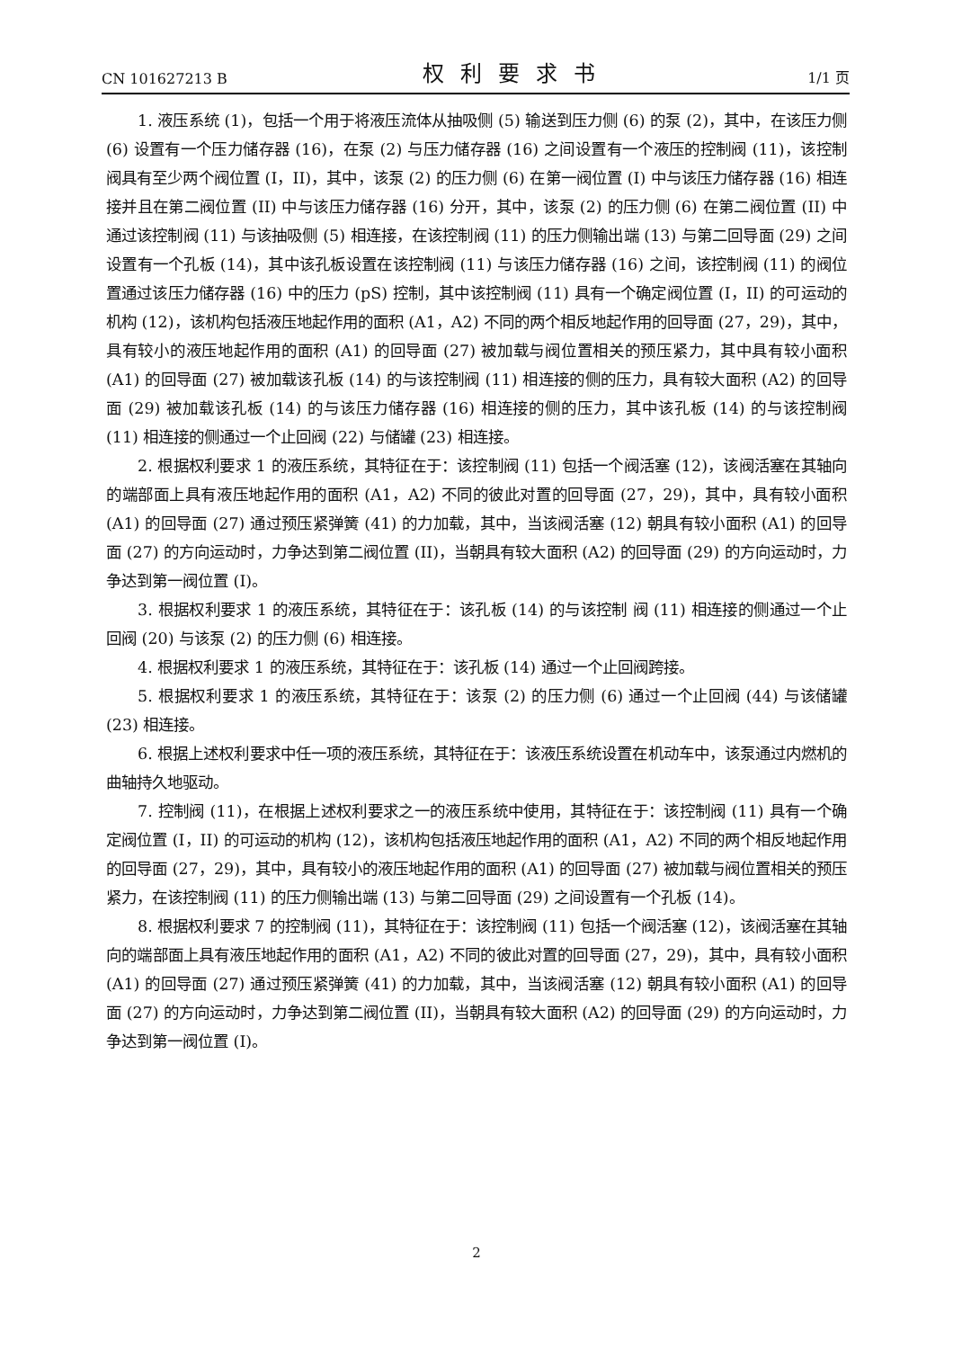CN 101627213 B 权利要求书 1/1 页
1. 液压系统 (1)，包括一个用于将液压流体从抽吸侧 (5) 输送到压力侧 (6) 的泵 (2)，其中，在该压力侧 (6) 设置有一个压力储存器 (16)，在泵 (2) 与压力储存器 (16) 之间设置有一个液压的控制阀 (11)，该控制阀具有至少两个阀位置 (I，II)，其中，该泵 (2) 的压力侧 (6) 在第一阀位置 (I) 中与该压力储存器 (16) 相连接并且在第二阀位置 (II) 中与该压力储存器 (16) 分开，其中，该泵 (2) 的压力侧 (6) 在第二阀位置 (II) 中通过该控制阀 (11) 与该抽吸侧 (5) 相连接，在该控制阀 (11) 的压力侧输出端 (13) 与第二回导面 (29) 之间设置有一个孔板 (14)，其中该孔板设置在该控制阀 (11) 与该压力储存器 (16) 之间，该控制阀 (11) 的阀位置通过该压力储存器 (16) 中的压力 (pS) 控制，其中该控制阀 (11) 具有一个确定阀位置 (I，II) 的可运动的机构 (12)，该机构包括液压地起作用的面积 (A1，A2) 不同的两个相反地起作用的回导面 (27，29)，其中，具有较小的液压地起作用的面积 (A1) 的回导面 (27) 被加载与阀位置相关的预压紧力，其中具有较小面积 (A1) 的回导面 (27) 被加载该孔板 (14) 的与该控制阀 (11) 相连接的侧的压力，具有较大面积 (A2) 的回导面 (29) 被加载该孔板 (14) 的与该压力储存器 (16) 相连接的侧的压力，其中该孔板 (14) 的与该控制阀 (11) 相连接的侧通过一个止回阀 (22) 与储罐 (23) 相连接。
2. 根据权利要求 1 的液压系统，其特征在于：该控制阀 (11) 包括一个阀活塞 (12)，该阀活塞在其轴向的端部面上具有液压地起作用的面积 (A1，A2) 不同的彼此对置的回导面 (27，29)，其中，具有较小面积 (A1) 的回导面 (27) 通过预压紧弹簧 (41) 的力加载，其中，当该阀活塞 (12) 朝具有较小面积 (A1) 的回导面 (27) 的方向运动时，力争达到第二阀位置 (II)，当朝具有较大面积 (A2) 的回导面 (29) 的方向运动时，力争达到第一阀位置 (I)。
3. 根据权利要求 1 的液压系统，其特征在于：该孔板 (14) 的与该控制 阀 (11) 相连接的侧通过一个止回阀 (20) 与该泵 (2) 的压力侧 (6) 相连接。
4. 根据权利要求 1 的液压系统，其特征在于：该孔板 (14) 通过一个止回阀跨接。
5. 根据权利要求 1 的液压系统，其特征在于：该泵 (2) 的压力侧 (6) 通过一个止回阀 (44) 与该储罐 (23) 相连接。
6. 根据上述权利要求中任一项的液压系统，其特征在于：该液压系统设置在机动车中，该泵通过内燃机的曲轴持久地驱动。
7. 控制阀 (11)，在根据上述权利要求之一的液压系统中使用，其特征在于：该控制阀 (11) 具有一个确定阀位置 (I，II) 的可运动的机构 (12)，该机构包括液压地起作用的面积 (A1，A2) 不同的两个相反地起作用的回导面 (27，29)，其中，具有较小的液压地起作用的面积 (A1) 的回导面 (27) 被加载与阀位置相关的预压紧力，在该控制阀 (11) 的压力侧输出端 (13) 与第二回导面 (29) 之间设置有一个孔板 (14)。
8. 根据权利要求 7 的控制阀 (11)，其特征在于：该控制阀 (11) 包括一个阀活塞 (12)，该阀活塞在其轴向的端部面上具有液压地起作用的面积 (A1，A2) 不同的彼此对置的回导面 (27，29)，其中，具有较小面积 (A1) 的回导面 (27) 通过预压紧弹簧 (41) 的力加载，其中，当该阀活塞 (12) 朝具有较小面积 (A1) 的回导面 (27) 的方向运动时，力争达到第二阀位置 (II)，当朝具有较大面积 (A2) 的回导面 (29) 的方向运动时，力争达到第一阀位置 (I)。
2